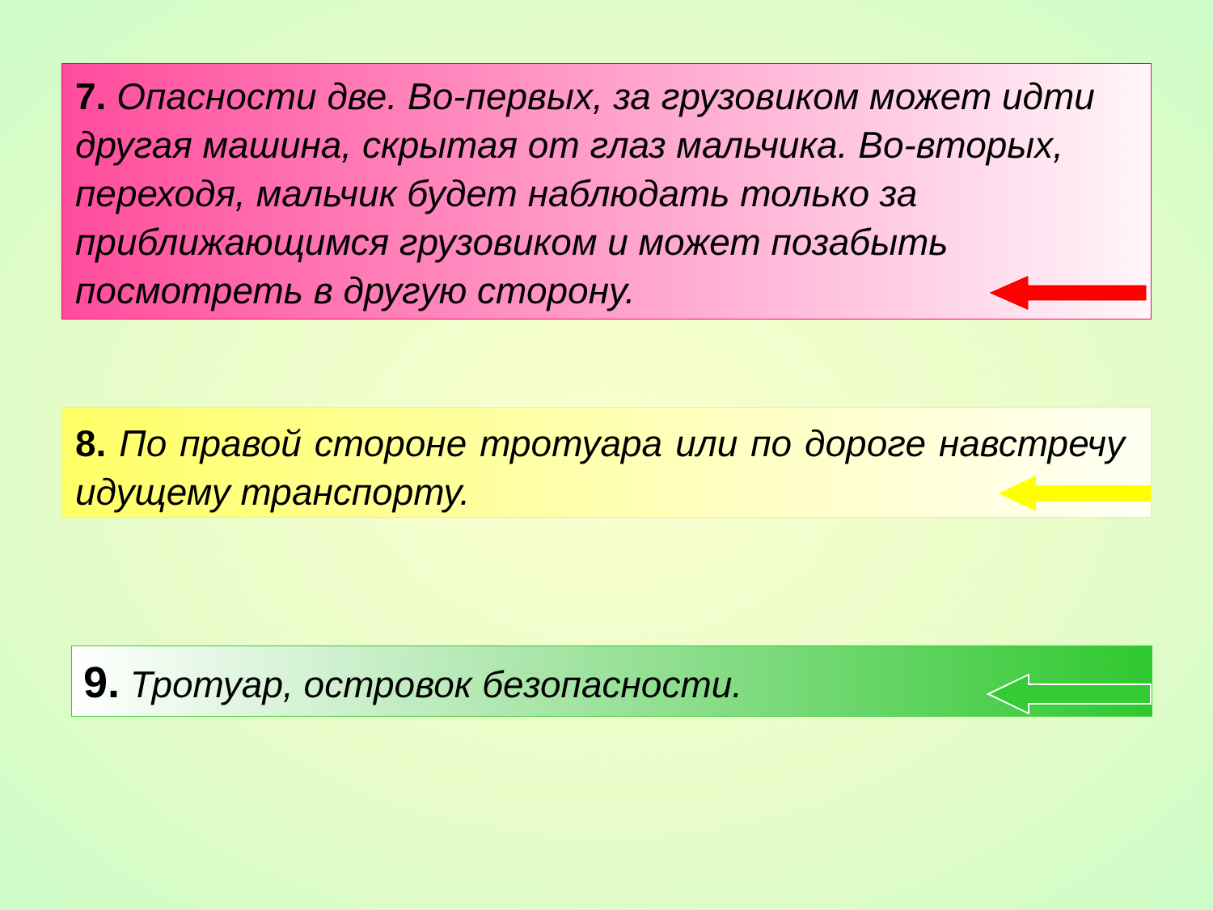7. Опасности две. Во-первых, за грузовиком может идти другая машина, скрытая от глаз мальчика. Во-вторых, переходя, мальчик будет наблюдать только за приближающимся грузовиком и может позабыть посмотреть в другую сторону.
8. По правой стороне тротуара или по дороге навстречу идущему транспорту.
9. Тротуар, островок безопасности.